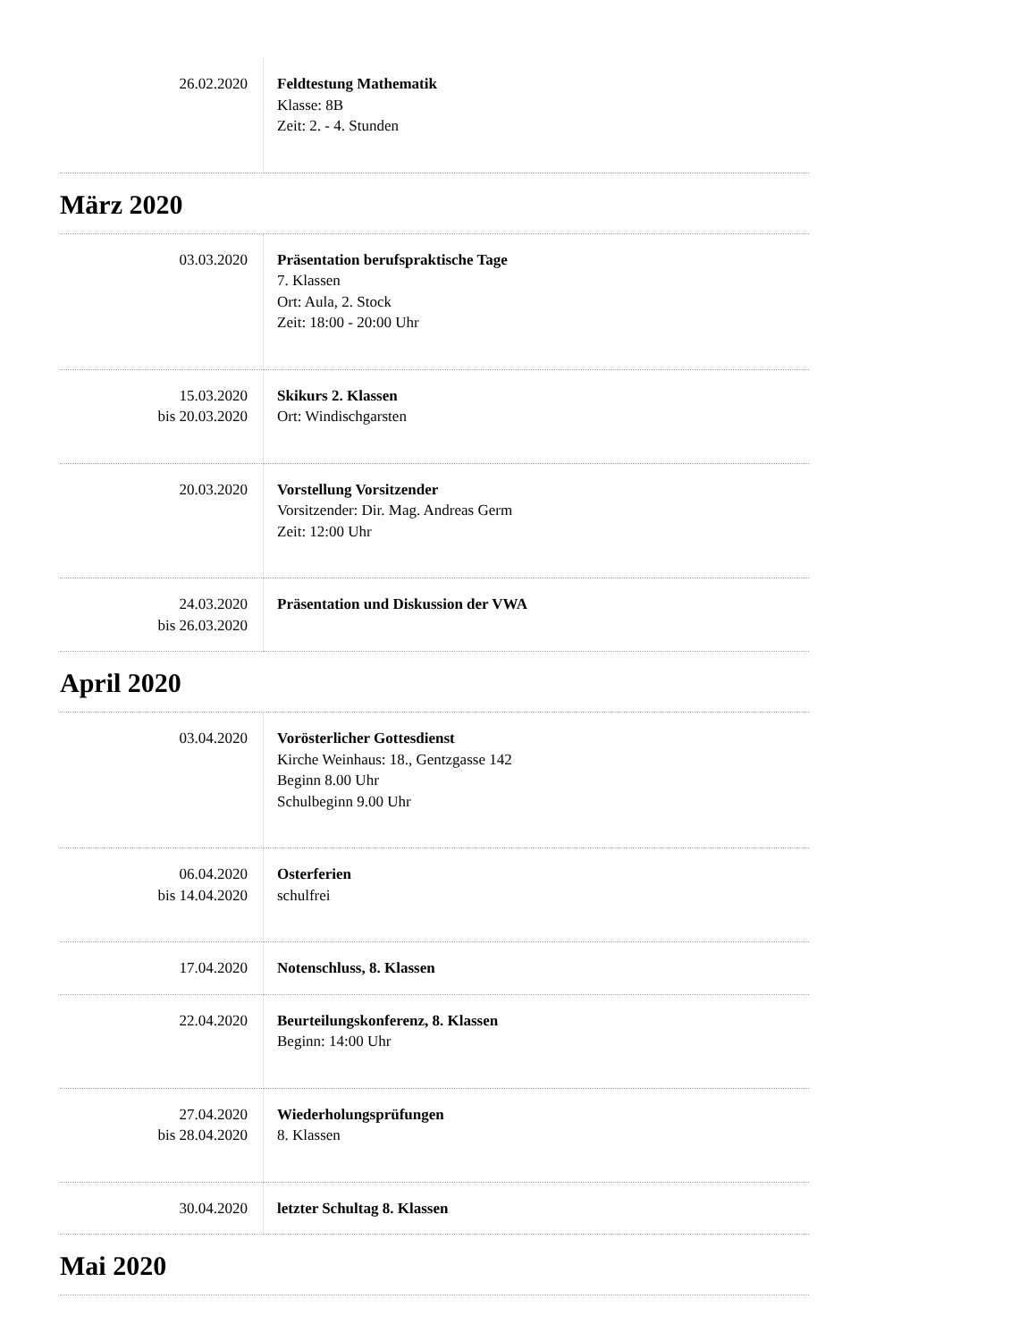| 26.02.2020 | Feldtestung Mathematik Klasse: 8B Zeit: 2. - 4. Stunden |
März 2020
| 03.03.2020 | Präsentation berufspraktische Tage 7. Klassen Ort: Aula, 2. Stock Zeit: 18:00 - 20:00 Uhr |
| 15.03.2020 bis 20.03.2020 | Skikurs 2. Klassen Ort: Windischgarsten |
| 20.03.2020 | Vorstellung Vorsitzender Vorsitzender: Dir. Mag. Andreas Germ Zeit: 12:00 Uhr |
| 24.03.2020 bis 26.03.2020 | Präsentation und Diskussion der VWA |
April 2020
| 03.04.2020 | Vorösterlicher Gottesdienst Kirche Weinhaus: 18., Gentzgasse 142 Beginn 8.00 Uhr Schulbeginn 9.00 Uhr |
| 06.04.2020 bis 14.04.2020 | Osterferien schulfrei |
| 17.04.2020 | Notenschluss, 8. Klassen |
| 22.04.2020 | Beurteilungskonferenz, 8. Klassen Beginn: 14:00 Uhr |
| 27.04.2020 bis 28.04.2020 | Wiederholungsprüfungen 8. Klassen |
| 30.04.2020 | letzter Schultag 8. Klassen |
Mai 2020